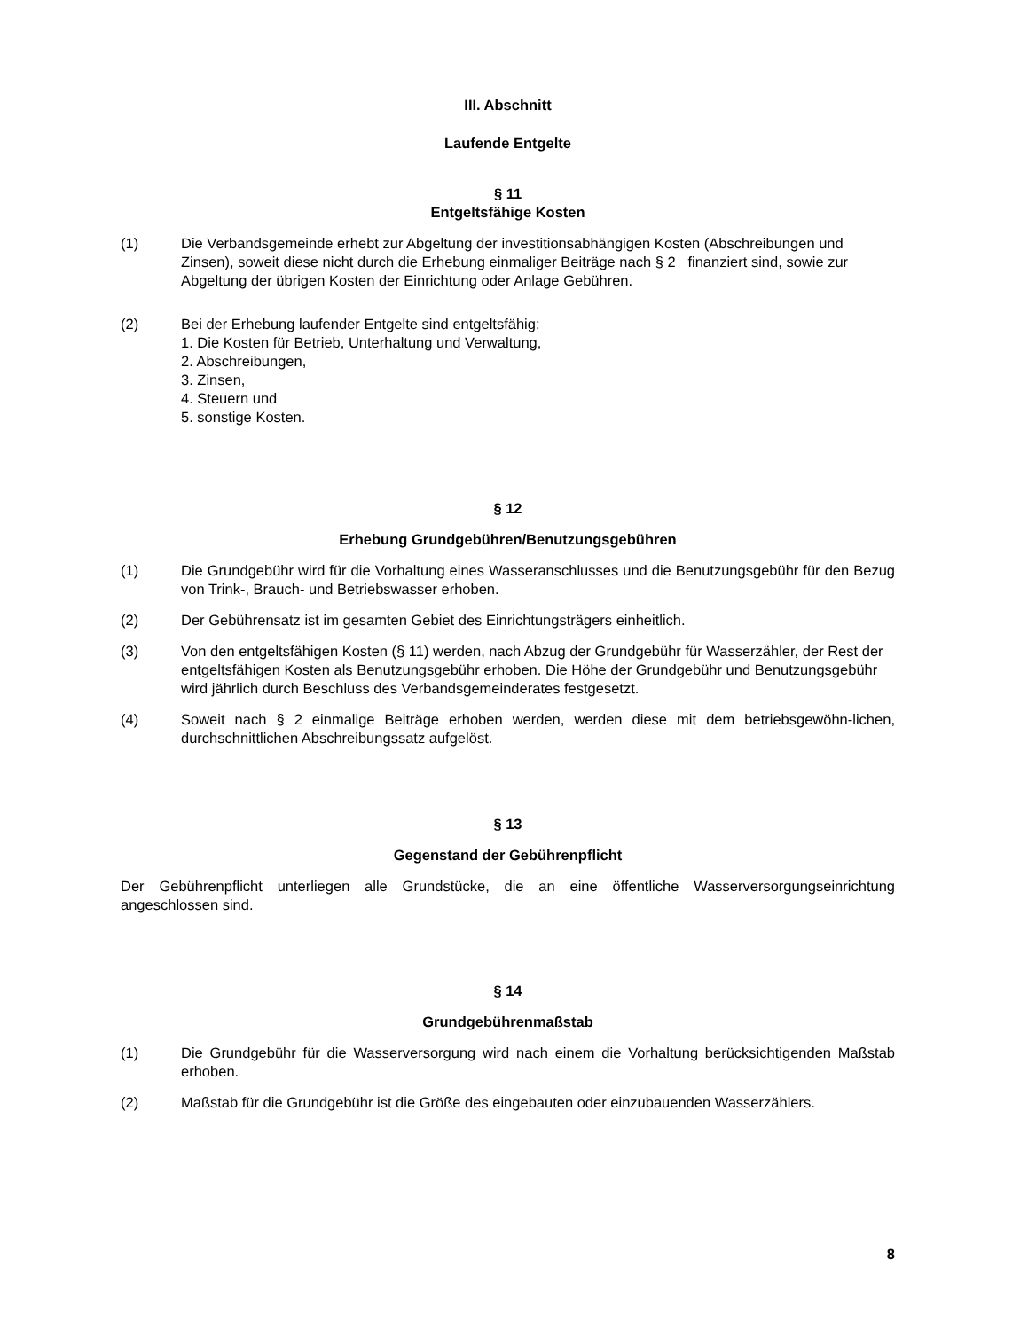III. Abschnitt
Laufende Entgelte
§ 11
Entgeltsfähige Kosten
(1) Die Verbandsgemeinde erhebt zur Abgeltung der investitionsabhängigen Kosten (Abschreibungen und Zinsen), soweit diese nicht durch die Erhebung einmaliger Beiträge nach § 2 finanziert sind, sowie zur Abgeltung der übrigen Kosten der Einrichtung oder Anlage Gebühren.
(2) Bei der Erhebung laufender Entgelte sind entgeltsfähig:
1. Die Kosten für Betrieb, Unterhaltung und Verwaltung,
2. Abschreibungen,
3. Zinsen,
4. Steuern und
5. sonstige Kosten.
§ 12
Erhebung Grundgebühren/Benutzungsgebühren
(1) Die Grundgebühr wird für die Vorhaltung eines Wasseranschlusses und die Benutzungsgebühr für den Bezug von Trink-, Brauch- und Betriebswasser erhoben.
(2) Der Gebührensatz ist im gesamten Gebiet des Einrichtungsträgers einheitlich.
(3) Von den entgeltsfähigen Kosten (§ 11) werden, nach Abzug der Grundgebühr für Wasserzähler, der Rest der entgeltsfähigen Kosten als Benutzungsgebühr erhoben. Die Höhe der Grundgebühr und Benutzungsgebühr wird jährlich durch Beschluss des Verbandsgemeinderates festgesetzt.
(4) Soweit nach § 2 einmalige Beiträge erhoben werden, werden diese mit dem betriebsgewöhn-lichen, durchschnittlichen Abschreibungssatz aufgelöst.
§ 13
Gegenstand der Gebührenpflicht
Der Gebührenpflicht unterliegen alle Grundstücke, die an eine öffentliche Wasserversorgungseinrichtung angeschlossen sind.
§ 14
Grundgebührenmaßstab
(1) Die Grundgebühr für die Wasserversorgung wird nach einem die Vorhaltung berücksichtigenden Maßstab erhoben.
(2) Maßstab für die Grundgebühr ist die Größe des eingebauten oder einzubauenden Wasserzählers.
8